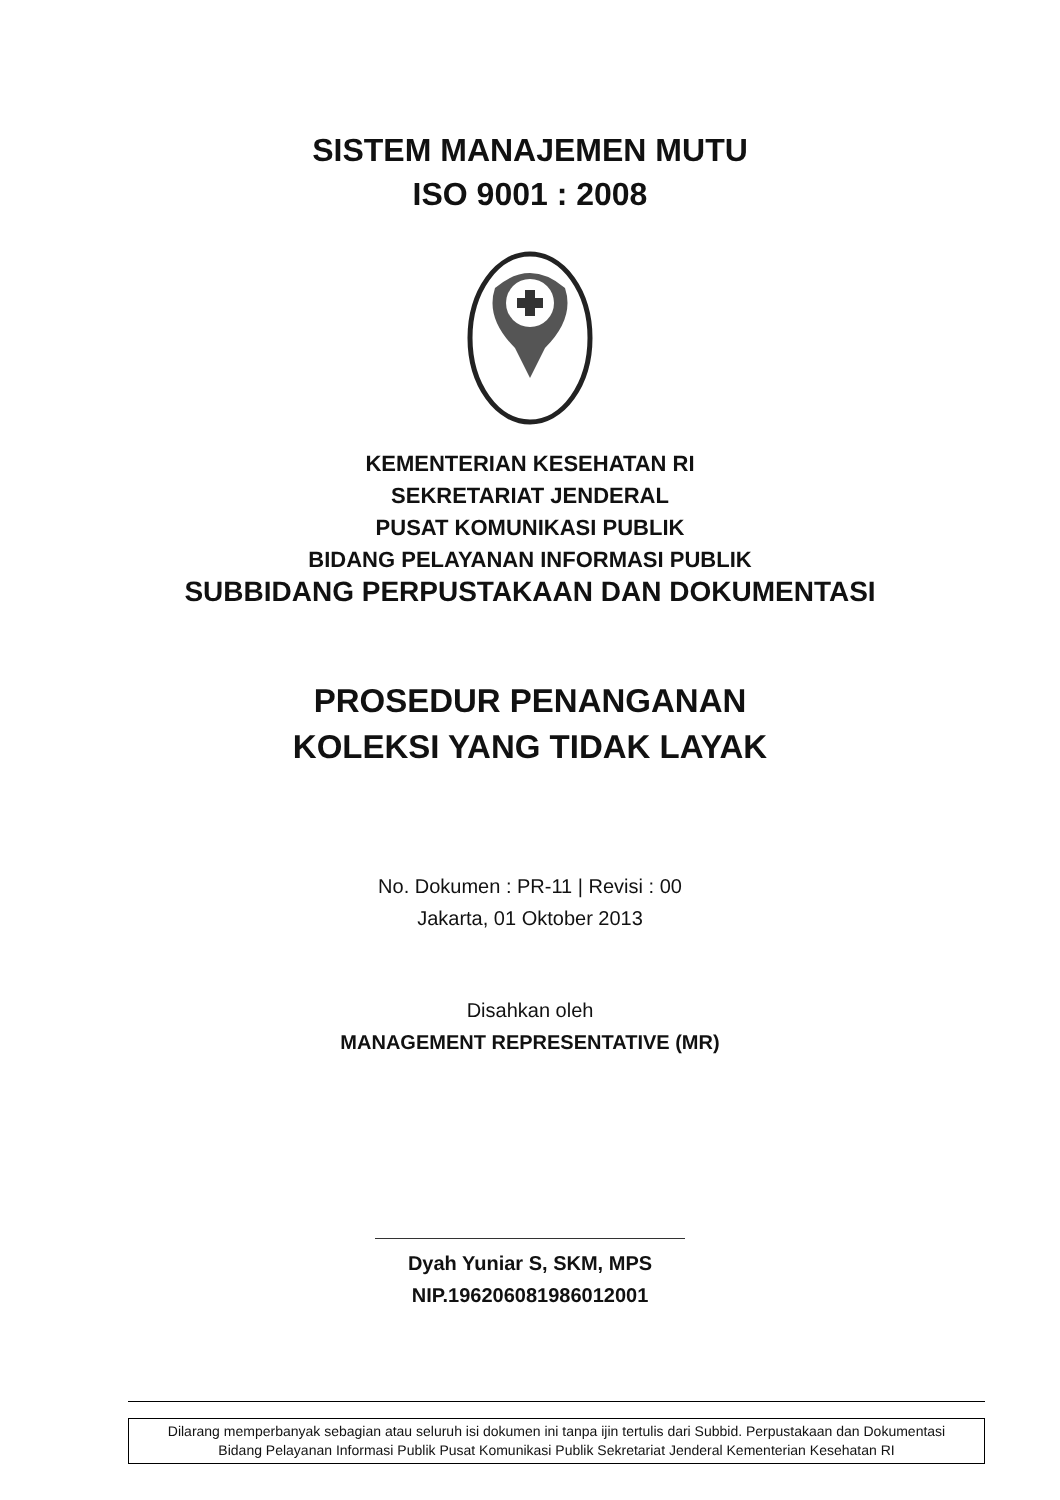SISTEM MANAJEMEN MUTU
ISO 9001 : 2008
KEMENTERIAN KESEHATAN RI
SEKRETARIAT JENDERAL
PUSAT KOMUNIKASI PUBLIK
BIDANG PELAYANAN INFORMASI PUBLIK
SUBBIDANG PERPUSTAKAAN DAN DOKUMENTASI
PROSEDUR PENANGANAN
KOLEKSI YANG TIDAK LAYAK
No. Dokumen : PR-11 | Revisi : 00
Jakarta, 01 Oktober 2013
Disahkan oleh
MANAGEMENT REPRESENTATIVE (MR)
Dyah Yuniar S, SKM, MPS
NIP.196206081986012001
Dilarang memperbanyak sebagian atau seluruh isi dokumen ini tanpa ijin tertulis dari Subbid. Perpustakaan dan Dokumentasi
Bidang Pelayanan Informasi Publik Pusat Komunikasi Publik Sekretariat Jenderal Kementerian Kesehatan RI